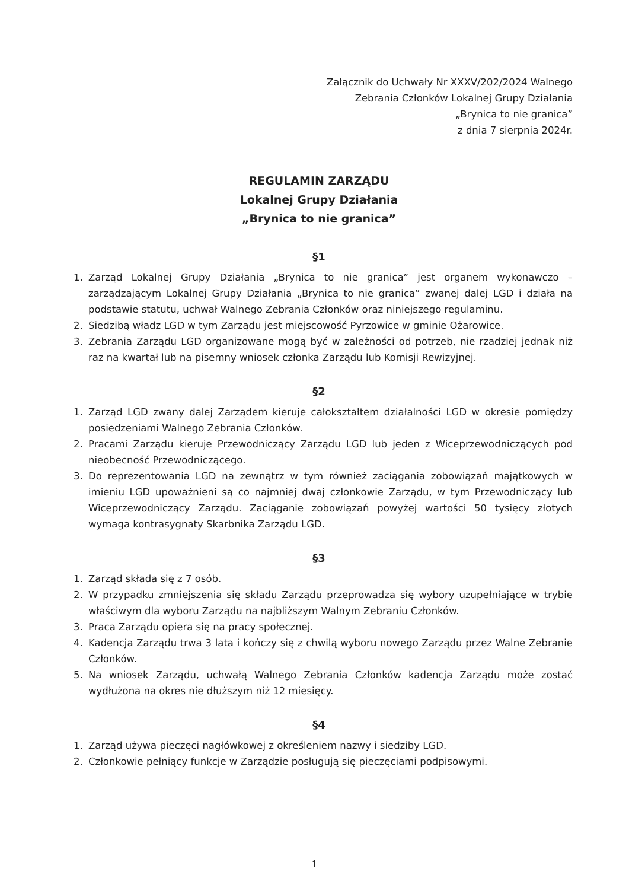Załącznik do Uchwały Nr XXXV/202/2024 Walnego
Zebrania Członków Lokalnej Grupy Działania
„Brynica to nie granica”
z dnia 7 sierpnia 2024r.
REGULAMIN ZARZĄDU
Lokalnej Grupy Działania
„Brynica to nie granica”
§1
1. Zarząd Lokalnej Grupy Działania „Brynica to nie granica” jest organem wykonawczo – zarządzającym Lokalnej Grupy Działania „Brynica to nie granica” zwanej dalej LGD i działa na podstawie statutu, uchwał Walnego Zebrania Członków oraz niniejszego regulaminu.
2. Siedzibą władz LGD w tym Zarządu jest miejscowość Pyrzowice w gminie Ożarowice.
3. Zebrania Zarządu LGD organizowane mogą być w zależności od potrzeb, nie rzadziej jednak niż raz na kwartał lub na pisemny wniosek członka Zarządu lub Komisji Rewizyjnej.
§2
1. Zarząd LGD zwany dalej Zarządem kieruje całokształtem działalności LGD w okresie pomiędzy posiedzeniami Walnego Zebrania Członków.
2. Pracami Zarządu kieruje Przewodniczący Zarządu LGD lub jeden z Wiceprzewodniczących pod nieobecność Przewodniczącego.
3. Do reprezentowania LGD na zewnątrz w tym również zaciągania zobowiązań majątkowych w imieniu LGD upoważnieni są co najmniej dwaj członkowie Zarządu, w tym Przewodniczący lub Wiceprzewodniczący Zarządu. Zaciąganie zobowiązań powyżej wartości 50 tysięcy złotych wymaga kontrasygnaty Skarbnika Zarządu LGD.
§3
1. Zarząd składa się z 7 osób.
2. W przypadku zmniejszenia się składu Zarządu przeprowadza się wybory uzupełniające w trybie właściwym dla wyboru Zarządu na najbliższym Walnym Zebraniu Członków.
3. Praca Zarządu opiera się na pracy społecznej.
4. Kadencja Zarządu trwa 3 lata i kończy się z chwilą wyboru nowego Zarządu przez Walne Zebranie Członków.
5. Na wniosek Zarządu, uchwałą Walnego Zebrania Członków kadencja Zarządu może zostać wydłużona na okres nie dłuższym niż 12 miesięcy.
§4
1. Zarząd używa pieczęci nagłówkowej z określeniem nazwy i siedziby LGD.
2. Członkowie pełniący funkcje w Zarządzie posługują się pieczęciami podpisowymi.
1